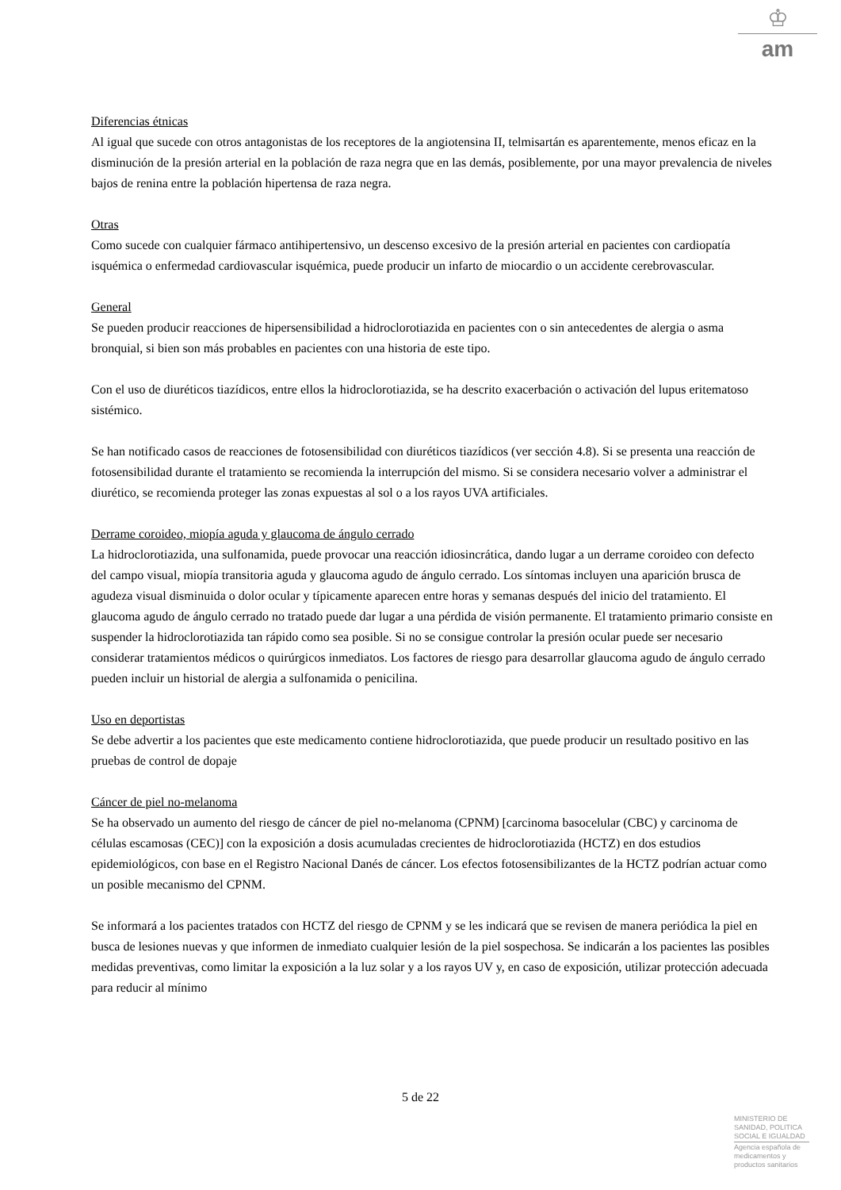♔
am
Diferencias étnicas
Al igual que sucede con otros antagonistas de los receptores de la angiotensina II, telmisartán es aparentemente, menos eficaz en la disminución de la presión arterial en la población de raza negra que en las demás, posiblemente, por una mayor prevalencia de niveles bajos de renina entre la población hipertensa de raza negra.
Otras
Como sucede con cualquier fármaco antihipertensivo, un descenso excesivo de la presión arterial en pacientes con cardiopatía isquémica o enfermedad cardiovascular isquémica, puede producir un infarto de miocardio o un accidente cerebrovascular.
General
Se pueden producir reacciones de hipersensibilidad a hidroclorotiazida en pacientes con o sin antecedentes de alergia o asma bronquial, si bien son más probables en pacientes con una historia de este tipo.
Con el uso de diuréticos tiazídicos, entre ellos la hidroclorotiazida, se ha descrito exacerbación o activación del lupus eritematoso sistémico.
Se han notificado casos de reacciones de fotosensibilidad con diuréticos tiazídicos (ver sección 4.8). Si se presenta una reacción de fotosensibilidad durante el tratamiento se recomienda la interrupción del mismo. Si se considera necesario volver a administrar el diurético, se recomienda proteger las zonas expuestas al sol o a los rayos UVA artificiales.
Derrame coroideo, miopía aguda y glaucoma de ángulo cerrado
La hidroclorotiazida, una sulfonamida, puede provocar una reacción idiosincrática, dando lugar a un derrame coroideo con defecto del campo visual, miopía transitoria aguda y glaucoma agudo de ángulo cerrado. Los síntomas incluyen una aparición brusca de agudeza visual disminuida o dolor ocular y típicamente aparecen entre horas y semanas después del inicio del tratamiento. El glaucoma agudo de ángulo cerrado no tratado puede dar lugar a una pérdida de visión permanente. El tratamiento primario consiste en suspender la hidroclorotiazida tan rápido como sea posible. Si no se consigue controlar la presión ocular puede ser necesario considerar tratamientos médicos o quirúrgicos inmediatos. Los factores de riesgo para desarrollar glaucoma agudo de ángulo cerrado pueden incluir un historial de alergia a sulfonamida o penicilina.
Uso en deportistas
Se debe advertir a los pacientes que este medicamento contiene hidroclorotiazida, que puede producir un resultado positivo en las pruebas de control de dopaje
Cáncer de piel no-melanoma
Se ha observado un aumento del riesgo de cáncer de piel no-melanoma (CPNM) [carcinoma basocelular (CBC) y carcinoma de células escamosas (CEC)] con la exposición a dosis acumuladas crecientes de hidroclorotiazida (HCTZ) en dos estudios epidemiológicos, con base en el Registro Nacional Danés de cáncer. Los efectos fotosensibilizantes de la HCTZ podrían actuar como un posible mecanismo del CPNM.
Se informará a los pacientes tratados con HCTZ del riesgo de CPNM y se les indicará que se revisen de manera periódica la piel en busca de lesiones nuevas y que informen de inmediato cualquier lesión de la piel sospechosa. Se indicarán a los pacientes las posibles medidas preventivas, como limitar la exposición a la luz solar y a los rayos UV y, en caso de exposición, utilizar protección adecuada para reducir al mínimo
5 de 22
MINISTERIO DE
SANIDAD, POLITICA
SOCIAL E IGUALDAD
Agencia española de
medicamentos y
productos sanitarios